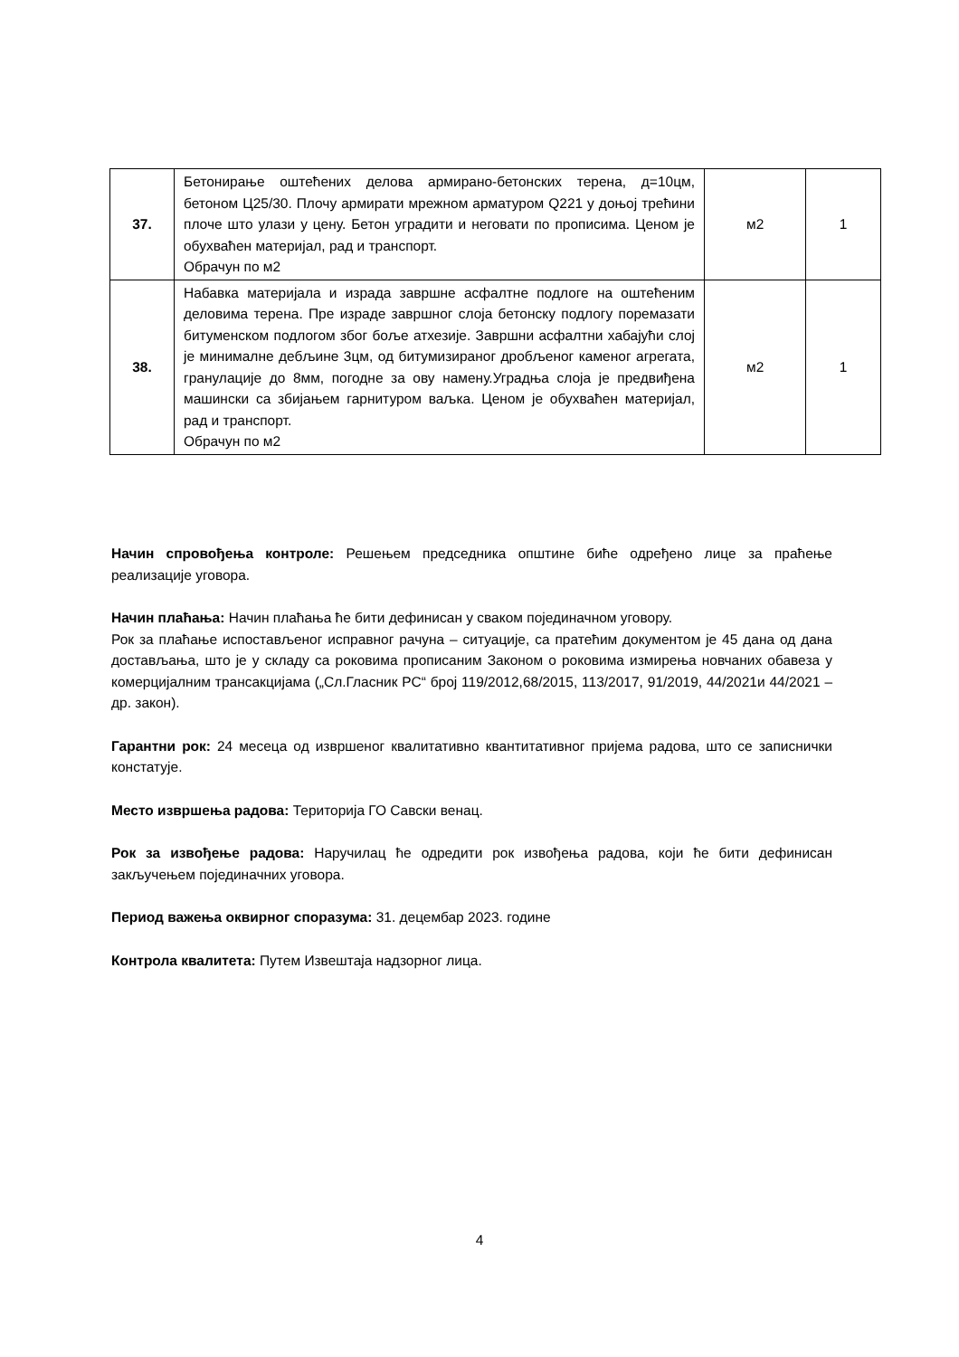| 37. | Бетонирање оштећених делова армирано-бетонских терена, д=10цм, бетоном Ц25/30. Плочу армирати мрежном арматуром Q221 у доњој трећини плоче што улази у цену. Бетон уградити и неговати по прописима. Ценом је обухваћен материјал, рад и транспорт. Обрачун по м2 | м2 | 1 |
| 38. | Набавка материјала и израда завршне асфалтне подлоге на оштећеним деловима терена. Пре израде завршног слоја бетонску подлогу поремазати битуменском подлогом због боље атхезије. Завршни асфалтни хабајући слој је минималне дебљине 3цм, од битумизираног дробљеног каменог агрегата, гранулације до 8мм, погодне за ову намену.Уградња слоја је предвиђена машински са збијањем гарнитуром ваљка. Ценом је обухваћен материјал, рад и транспорт. Обрачун по м2 | м2 | 1 |
Начин спровођења контроле: Решењем председника општине биће одређено лице за праћење реализације уговора.
Начин плаћања: Начин плаћања ће бити дефинисан у сваком појединачном уговору.
Рок за плаћање испостављеног исправног рачуна – ситуације, са пратећим документом је 45 дана од дана достављања, што је у складу са роковима прописаним Законом о роковима измирења новчаних обавеза у комерцијалним трансакцијама („Сл.Гласник РС“ број 119/2012,68/2015, 113/2017, 91/2019, 44/2021и 44/2021 – др. закон).
Гарантни рок: 24 месеца од извршеног квалитативно квантитативног пријема радова, што се записнички констатује.
Место извршења радова: Територија ГО Савски венац.
Рок за извођење радова: Наручилац ће одредити рок извођења радова, који ће бити дефинисан закључењем појединачних уговора.
Период важења оквирног споразума: 31. децембар 2023. године
Контрола квалитета: Путем Извештаја надзорног лица.
4